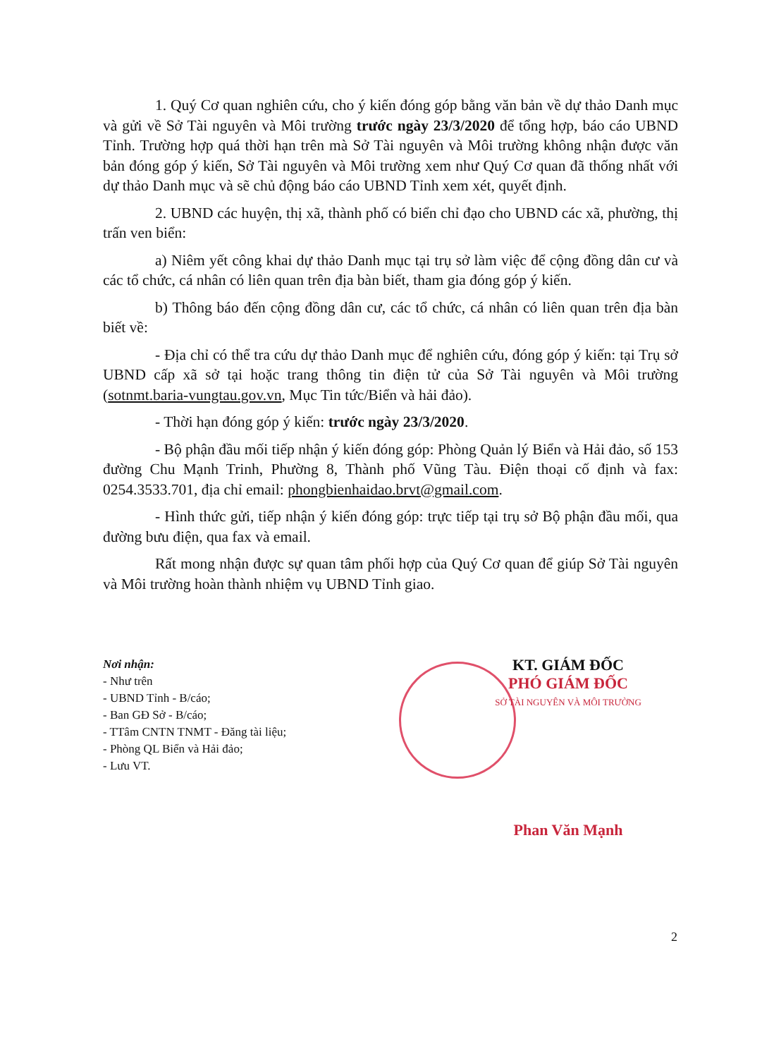1. Quý Cơ quan nghiên cứu, cho ý kiến đóng góp bằng văn bản về dự thảo Danh mục và gửi về Sở Tài nguyên và Môi trường trước ngày 23/3/2020 để tổng hợp, báo cáo UBND Tỉnh. Trường hợp quá thời hạn trên mà Sở Tài nguyên và Môi trường không nhận được văn bản đóng góp ý kiến, Sở Tài nguyên và Môi trường xem như Quý Cơ quan đã thống nhất với dự thảo Danh mục và sẽ chủ động báo cáo UBND Tỉnh xem xét, quyết định.
2. UBND các huyện, thị xã, thành phố có biển chỉ đạo cho UBND các xã, phường, thị trấn ven biển:
a) Niêm yết công khai dự thảo Danh mục tại trụ sở làm việc để cộng đồng dân cư và các tổ chức, cá nhân có liên quan trên địa bàn biết, tham gia đóng góp ý kiến.
b) Thông báo đến cộng đồng dân cư, các tổ chức, cá nhân có liên quan trên địa bàn biết về:
- Địa chỉ có thể tra cứu dự thảo Danh mục để nghiên cứu, đóng góp ý kiến: tại Trụ sở UBND cấp xã sở tại hoặc trang thông tin điện tử của Sở Tài nguyên và Môi trường (sotnmt.baria-vungtau.gov.vn, Mục Tin tức/Biển và hải đảo).
- Thời hạn đóng góp ý kiến: trước ngày 23/3/2020.
- Bộ phận đầu mối tiếp nhận ý kiến đóng góp: Phòng Quản lý Biển và Hải đảo, số 153 đường Chu Mạnh Trinh, Phường 8, Thành phố Vũng Tàu. Điện thoại cố định và fax: 0254.3533.701, địa chỉ email: phongbienhaidao.brvt@gmail.com.
- Hình thức gửi, tiếp nhận ý kiến đóng góp: trực tiếp tại trụ sở Bộ phận đầu mối, qua đường bưu điện, qua fax và email.
Rất mong nhận được sự quan tâm phối hợp của Quý Cơ quan để giúp Sở Tài nguyên và Môi trường hoàn thành nhiệm vụ UBND Tỉnh giao.
Nơi nhận:
- Như trên
- UBND Tỉnh - B/cáo;
- Ban GĐ Sở - B/cáo;
- TTâm CNTN TNMT - Đăng tài liệu;
- Phòng QL Biển và Hải đảo;
- Lưu VT.
KT. GIÁM ĐỐC
PHÓ GIÁM ĐỐC
SỞ TÀI NGUYÊN VÀ MÔI TRƯỜNG
Phan Văn Mạnh
2